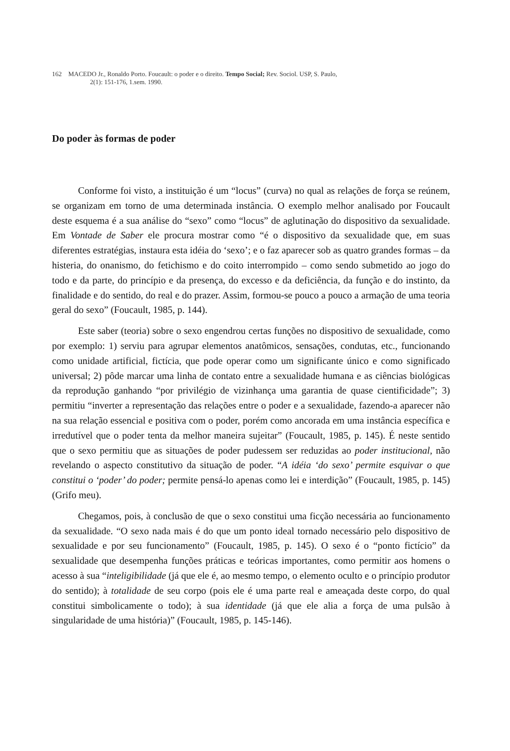162 MACEDO Jr., Ronaldo Porto. Foucault: o poder e o direito. Tempo Social; Rev. Sociol. USP, S. Paulo,
2(1): 151-176, 1.sem. 1990.
Do poder às formas de poder
Conforme foi visto, a instituição é um “locus” (curva) no qual as relações de força se reúnem, se organizam em torno de uma determinada instância. O exemplo melhor analisado por Foucault deste esquema é a sua análise do “sexo” como “locus” de aglutinação do dispositivo da sexualidade. Em Vontade de Saber ele procura mostrar como “é o dispositivo da sexualidade que, em suas diferentes estratégias, instaura esta idéia do ‘sexo’; e o faz aparecer sob as quatro grandes formas – da histeria, do onanismo, do fetichismo e do coito interrompido – como sendo submetido ao jogo do todo e da parte, do princípio e da presença, do excesso e da deficiência, da função e do instinto, da finalidade e do sentido, do real e do prazer. Assim, formou-se pouco a pouco a armação de uma teoria geral do sexo” (Foucault, 1985, p. 144).
Este saber (teoria) sobre o sexo engendrou certas funções no dispositivo de sexualidade, como por exemplo: 1) serviu para agrupar elementos anatômicos, sensações, condutas, etc., funcionando como unidade artificial, fictícia, que pode operar como um significante único e como significado universal; 2) pôde marcar uma linha de contato entre a sexualidade humana e as ciências biológicas da reprodução ganhando “por privilégio de vizinhança uma garantia de quase cientificidade”; 3) permitiu “inverter a representação das relações entre o poder e a sexualidade, fazendo-a aparecer não na sua relação essencial e positiva com o poder, porém como ancorada em uma instância específica e irredutível que o poder tenta da melhor maneira sujeitar” (Foucault, 1985, p. 145). É neste sentido que o sexo permitiu que as situações de poder pudessem ser reduzidas ao poder institucional, não revelando o aspecto constitutivo da situação de poder. “A idéia ‘do sexo’ permite esquivar o que constitui o ‘poder’ do poder; permite pensá-lo apenas como lei e interdição” (Foucault, 1985, p. 145) (Grifo meu).
Chegamos, pois, à conclusão de que o sexo constitui uma ficção necessária ao funcionamento da sexualidade. “O sexo nada mais é do que um ponto ideal tornado necessário pelo dispositivo de sexualidade e por seu funcionamento” (Foucault, 1985, p. 145). O sexo é o “ponto fictício” da sexualidade que desempenha funções práticas e teóricas importantes, como permitir aos homens o acesso à sua “inteligibilidade (já que ele é, ao mesmo tempo, o elemento oculto e o princípio produtor do sentido); à totalidade de seu corpo (pois ele é uma parte real e ameaçada deste corpo, do qual constitui simbolicamente o todo); à sua identidade (já que ele alia a força de uma pulsão à singularidade de uma história)” (Foucault, 1985, p. 145-146).